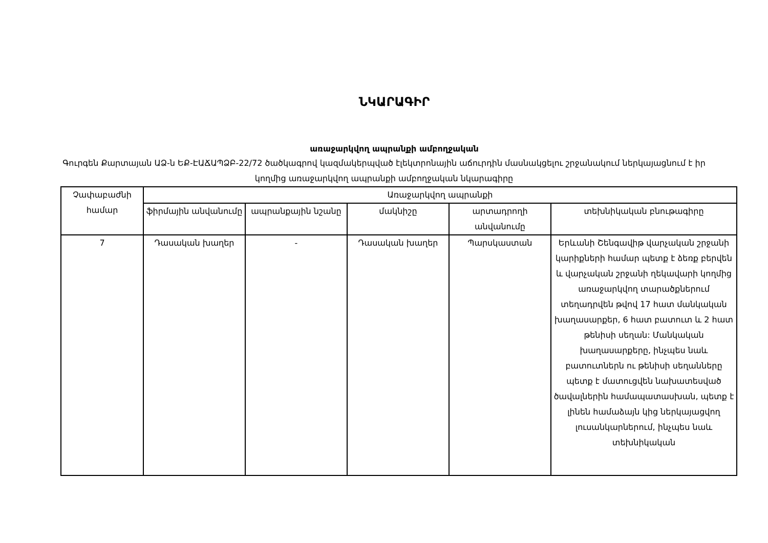ՆԿԱՐԱԳԻՐ
առաջարկվող ապրանքի ամբողջական
Գուրգեն Քարտայան ԱՁ-ն ԵՔ-ԷԱՃԱՊՁԲ-22/72 ծածկագրով կազմակերպված էլեկտրոնային աճուրդին մասնակցելու շրջանակում ներկայացնում է իր կողմից առաջարկվող ապրանքի ամբողջական նկարագիրը
| Չափաբաժնի համար | Առաջարկվող ապրանքի | | | | |
| --- | --- | --- | --- | --- | --- |
| | ֆիրմային անվանումը | ապրանքային նշանը | մակնիշը | արտադրողի անվանումը | տեխնիկական բնութագիրը |
| 7 | Դասական խաղեր | - | Դասական խաղեր | Պարսկաստան | Երևանի Շենգավիթ վարչական շրջանի կարիքների համար պետք է ձեռք բերվեն և վարչական շրջանի ղեկավարի կողմից առաջարկվող տարածքներում տեղադրվեն թվով 17 հատ մանկական խաղասարքեր, 6 հատ բատուտ և 2 հատ թենիսի սեղան: Մանկական խաղասարքերը, ինչպես նաև բատուտներն ու թենիսի սեղանները պետք է մատուցվեն նախատեսված ծավալներին համապատասխան, պետք է լինեն համաձայն կից ներկայացվող լուսանկարներում, ինչպես նաև տեխնիկական |